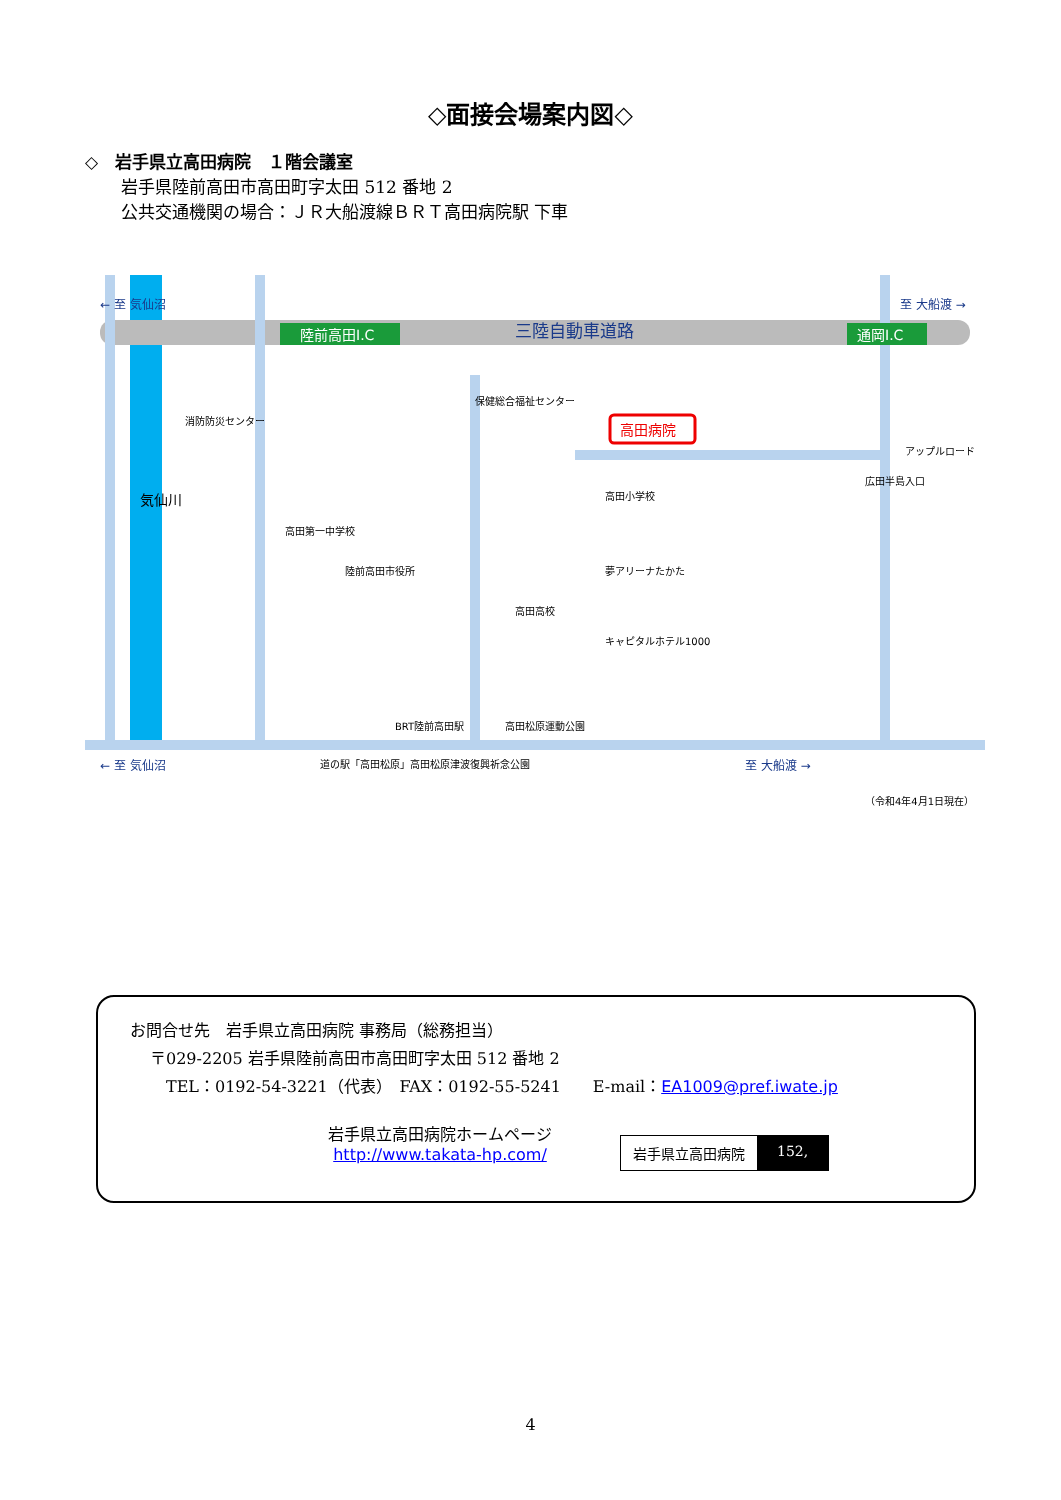◇面接会場案内図◇
◇　岩手県立高田病院　１階会議室
岩手県陸前高田市高田町字太田 512 番地 2
公共交通機関の場合：ＪＲ大船渡線ＢＲＴ高田病院駅 下車
陸前高田I.C
通岡I.C
三陸自動車道路
← 至 気仙沼
至 大船渡 →
気仙川
高田病院
保健総合福祉センター
高田小学校
消防防災センター
高田第一中学校
陸前高田市役所
高田高校
夢アリーナたかた
キャピタルホテル1000
アップルロード
広田半島入口
BRT陸前高田駅
高田松原運動公園
道の駅「高田松原」高田松原津波復興祈念公園
← 至 気仙沼
至 大船渡 →
（令和4年4月1日現在）
お問合せ先　岩手県立高田病院 事務局（総務担当）
〒029-2205 岩手県陸前高田市高田町字太田 512 番地 2
TEL：0192-54-3221（代表）　FAX：0192-55-5241　　E-mail：EA1009@pref.iwate.jp
岩手県立高田病院ホームページ
http://www.takata-hp.com/
岩手県立高田病院 152,
4